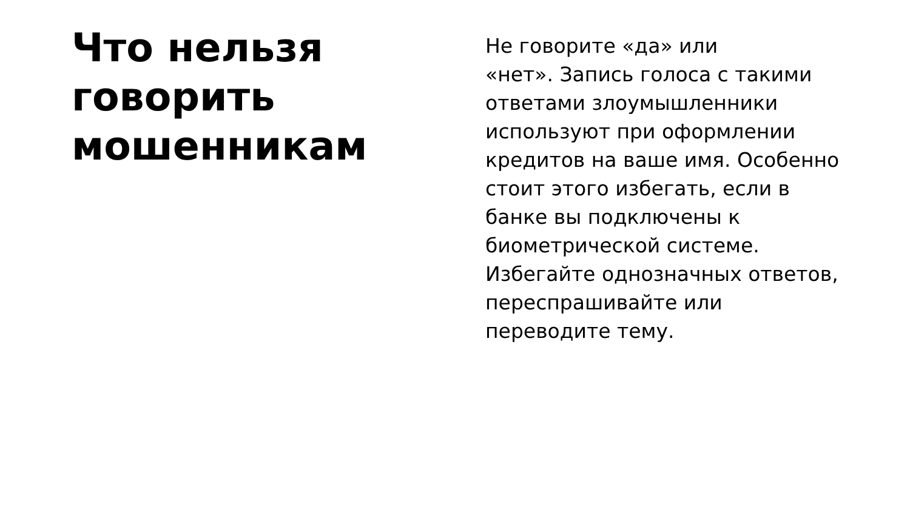Что нельзя
говорить
мошенникам
Не говорите «да» или
«нет». Запись голоса с такими ответами злоумышленники используют при оформлении кредитов на ваше имя. Особенно стоит этого избегать, если в банке вы подключены к биометрической системе. Избегайте однозначных ответов, переспрашивайте или переводите тему.